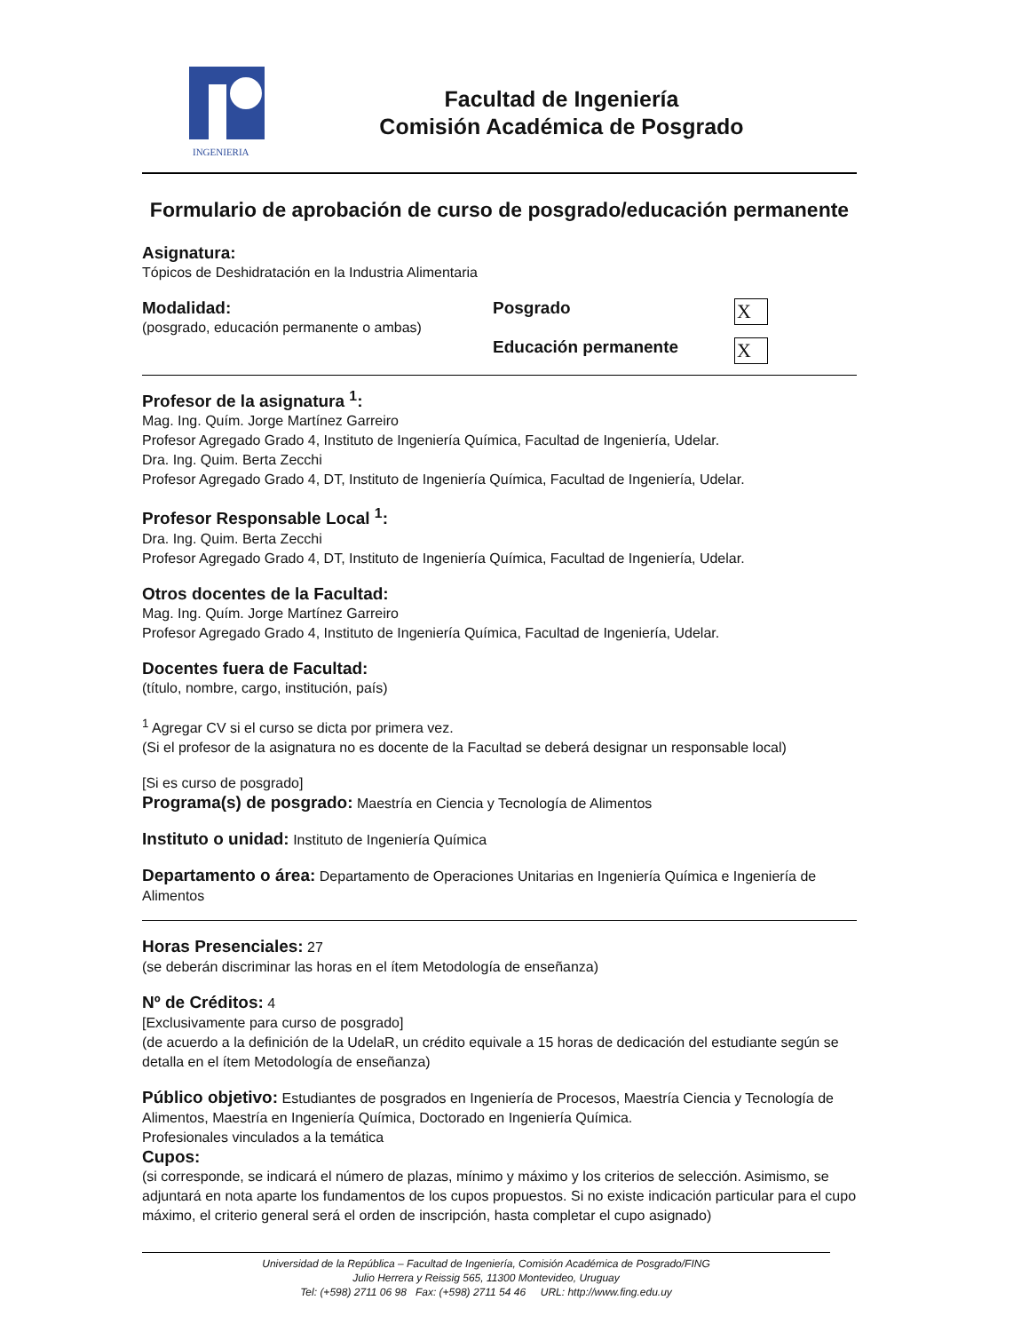INGENIERIA
Facultad de Ingeniería
Comisión Académica de Posgrado
Formulario de aprobación de curso de posgrado/educación permanente
Asignatura:
Tópicos de Deshidratación en la Industria Alimentaria
Modalidad:
(posgrado, educación permanente o ambas)
Posgrado X
Educación permanente X
Profesor de la asignatura <sup>1</sup>:
Mag. Ing. Quím. Jorge Martínez Garreiro
Profesor Agregado Grado 4, Instituto de Ingeniería Química, Facultad de Ingeniería, Udelar.
Dra. Ing. Quim. Berta Zecchi
Profesor Agregado Grado 4, DT, Instituto de Ingeniería Química, Facultad de Ingeniería, Udelar.
Profesor Responsable Local <sup>1</sup>:
Dra. Ing. Quim. Berta Zecchi
Profesor Agregado Grado 4, DT, Instituto de Ingeniería Química, Facultad de Ingeniería, Udelar.
Otros docentes de la Facultad:
Mag. Ing. Quím. Jorge Martínez Garreiro
Profesor Agregado Grado 4, Instituto de Ingeniería Química, Facultad de Ingeniería, Udelar.
Docentes fuera de Facultad:
(título, nombre, cargo, institución, país)
<sup>1</sup> Agregar CV si el curso se dicta por primera vez.
(Si el profesor de la asignatura no es docente de la Facultad se deberá designar un responsable local)
[Si es curso de posgrado]
Programa(s) de posgrado: Maestría en Ciencia y Tecnología de Alimentos
Instituto o unidad: Instituto de Ingeniería Química
Departamento o área: Departamento de Operaciones Unitarias en Ingeniería Química e Ingeniería de Alimentos
Horas Presenciales: 27
(se deberán discriminar las horas en el ítem Metodología de enseñanza)
Nº de Créditos: 4
[Exclusivamente para curso de posgrado]
(de acuerdo a la definición de la UdelaR, un crédito equivale a 15 horas de dedicación del estudiante según se detalla en el ítem Metodología de enseñanza)
Público objetivo: Estudiantes de posgrados en Ingeniería de Procesos, Maestría Ciencia y Tecnología de Alimentos, Maestría en Ingeniería Química, Doctorado en Ingeniería Química.
Profesionales vinculados a la temática
Cupos:
(si corresponde, se indicará el número de plazas, mínimo y máximo y los criterios de selección. Asimismo, se adjuntará en nota aparte los fundamentos de los cupos propuestos. Si no existe indicación particular para el cupo máximo, el criterio general será el orden de inscripción, hasta completar el cupo asignado)
Universidad de la República – Facultad de Ingeniería, Comisión Académica de Posgrado/FING
Julio Herrera y Reissig 565, 11300 Montevideo, Uruguay
Tel: (+598) 2711 06 98 Fax: (+598) 2711 54 46 URL: http://www.fing.edu.uy